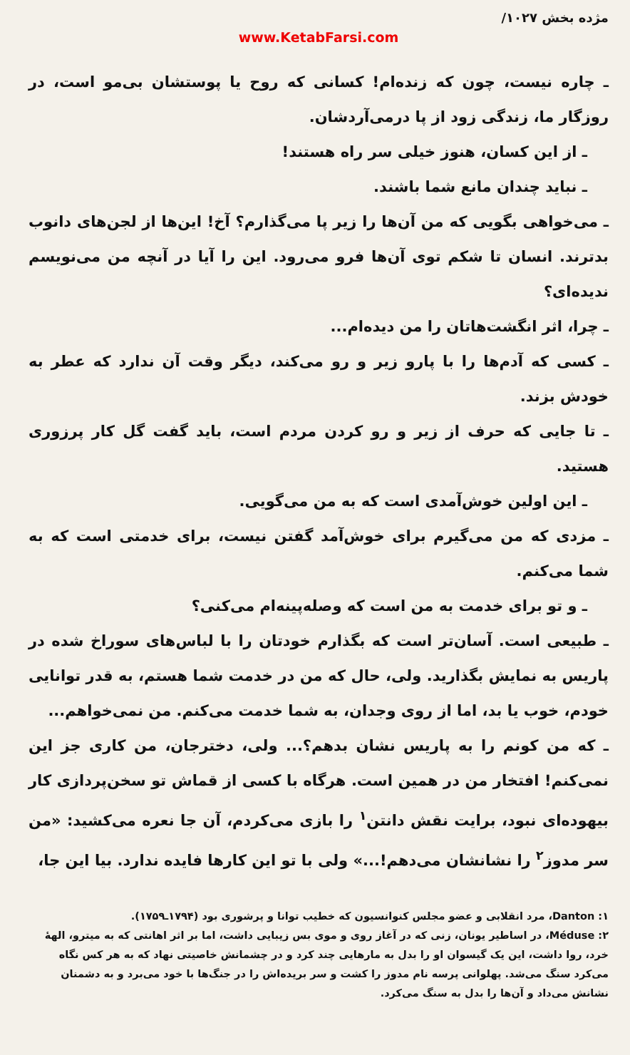مژده بخش ‎/۱۰۲۷
www.KetabFarsi.com
ـ چاره نیست، چون که زنده‌ام! کسانی که روح یا پوستشان بی‌مو است، در روزگار ما، زندگی زود از پا درمی‌آردشان.
ـ از این کسان، هنوز خیلی سر راه هستند!
ـ نباید چندان مانع شما باشند.
ـ می‌خواهی بگویی که من آن‌ها را زیر پا می‌گذارم؟ آخ! این‌ها از لجن‌های دانوب بدترند. انسان تا شکم توی آن‌ها فرو می‌رود. این را آیا در آنچه من می‌نویسم ندیده‌ای؟
ـ چرا، اثر انگشت‌هاتان را من دیده‌ام...
ـ کسی که آدم‌ها را با پارو زیر و رو می‌کند، دیگر وقت آن ندارد که عطر به خودش بزند.
ـ تا جایی که حرف از زیر و رو کردن مردم است، باید گفت گل کار پرزوری هستید.
ـ این اولین خوش‌آمدی است که به من می‌گویی.
ـ مزدی که من می‌گیرم برای خوش‌آمد گفتن نیست، برای خدمتی است که به شما می‌کنم.
ـ و تو برای خدمت به من است که وصله‌پینه‌ام می‌کنی؟
ـ طبیعی است. آسان‌تر است که بگذارم خودتان را با لباس‌های سوراخ شده در پاریس به نمایش بگذارید. ولی، حال که من در خدمت شما هستم، به قدر توانایی خودم، خوب یا بد، اما از روی وجدان، به شما خدمت می‌کنم. من نمی‌خواهم...
ـ که من کونم را به پاریس نشان بدهم؟... ولی، دخترجان، من کاری جز این نمی‌کنم! افتخار من در همین است. هرگاه با کسی از قماش تو سخن‌پردازی کار بیهوده‌ای نبود، برایت نقش دانتن<sup>۱</sup> را بازی می‌کردم، آن جا نعره می‌کشید: «من سر مدوز<sup>۲</sup> را نشانشان می‌دهم!...» ولی با تو این کارها فایده ندارد. بیا این جا،
۱: Danton، مرد انقلابی و عضو مجلس کنوانسیون که خطیب توانا و پرشوری بود (۱۷۹۴ـ۱۷۵۹).
۲: Méduse، در اساطیر یونان، زنی که در آغاز روی و موی بس زیبایی داشت، اما بر اثر اهانتی که به میترو، الههٔ خرد، روا داشت، این یک گیسوان او را بدل به مارهایی چند کرد و در چشمانش خاصیتی نهاد که به هر کس نگاه می‌کرد سنگ می‌شد. پهلوانی پرسه نام مدوز را کشت و سر بریده‌اش را در جنگ‌ها با خود می‌برد و به دشمنان نشانش می‌داد و آن‌ها را بدل به سنگ می‌کرد.